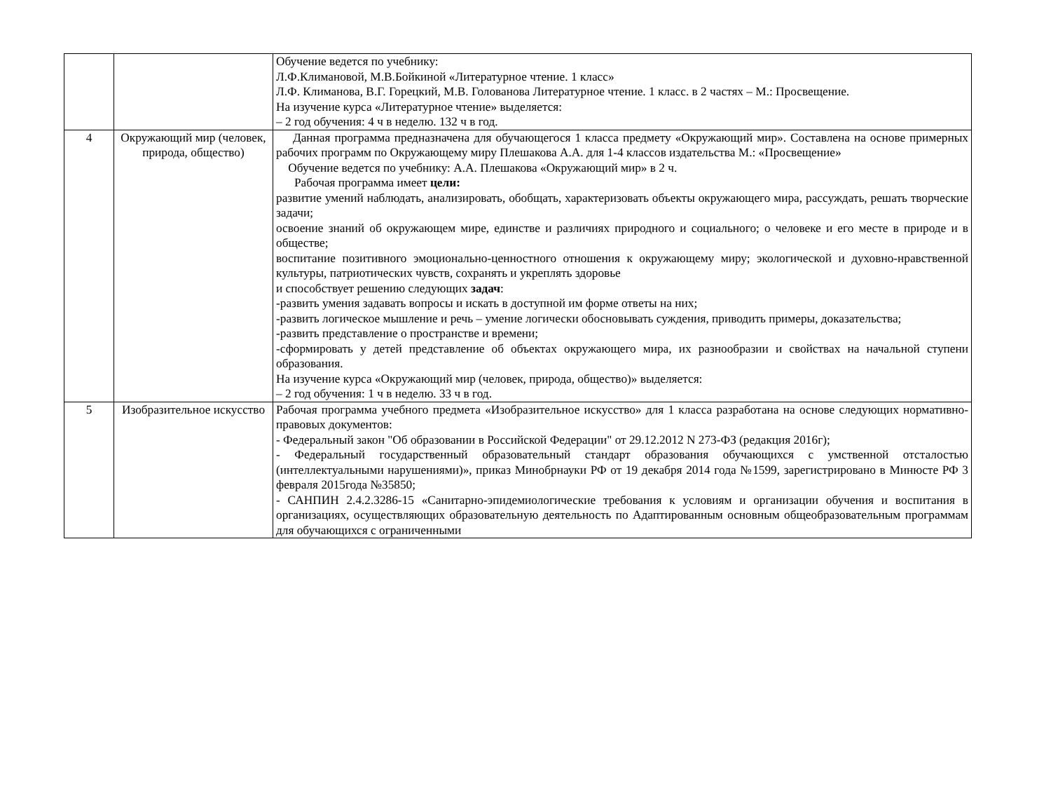| | | Обучение ведется по учебнику: Л.Ф.Климановой, М.В.Бойкиной «Литературное чтение. 1 класс» Л.Ф. Климанова, В.Г. Горецкий, М.В. Голованова Литературное чтение. 1 класс. в 2 частях – М.: Просвещение. На изучение курса «Литературное чтение» выделяется: – 2 год обучения: 4 ч в неделю. 132 ч в год. |
| 4 | Окружающий мир (человек, природа, общество) | Данная программа предназначена для обучающегося 1 класса предмету «Окружающий мир». Составлена на основе примерных рабочих программ по Окружающему миру Плешакова А.А. для 1-4 классов издательства М.: «Просвещение» Обучение ведется по учебнику: А.А. Плешакова «Окружающий мир» в 2 ч. Рабочая программа имеет цели: развитие умений наблюдать, анализировать, обобщать, характеризовать объекты окружающего мира, рассуждать, решать творческие задачи; освоение знаний об окружающем мире, единстве и различиях природного и социального; о человеке и его месте в природе и в обществе; воспитание позитивного эмоционально-ценностного отношения к окружающему миру; экологической и духовно-нравственной культуры, патриотических чувств, сохранять и укреплять здоровье и способствует решению следующих задач : -развить умения задавать вопросы и искать в доступной им форме ответы на них; -развить логическое мышление и речь – умение логически обосновывать суждения, приводить примеры, доказательства; -развить представление о пространстве и времени; -сформировать у детей представление об объектах окружающего мира, их разнообразии и свойствах на начальной ступени образования. На изучение курса «Окружающий мир (человек, природа, общество)» выделяется: – 2 год обучения: 1 ч в неделю. 33 ч в год. |
| 5 | Изобразительное искусство | Рабочая программа учебного предмета «Изобразительное искусство» для 1 класса разработана на основе следующих нормативно-правовых документов: - Федеральный закон "Об образовании в Российской Федерации" от 29.12.2012 N 273-ФЗ (редакция 2016г); - Федеральный государственный образовательный стандарт образования обучающихся с умственной отсталостью (интеллектуальными нарушениями)», приказ Минобрнауки РФ от 19 декабря 2014 года №1599, зарегистрировано в Минюсте РФ 3 февраля 2015года №35850; - САНПИН 2.4.2.3286-15 «Санитарно-эпидемиологические требования к условиям и организации обучения и воспитания в организациях, осуществляющих образовательную деятельность по Адаптированным основным общеобразовательным программам для обучающихся с ограниченными |